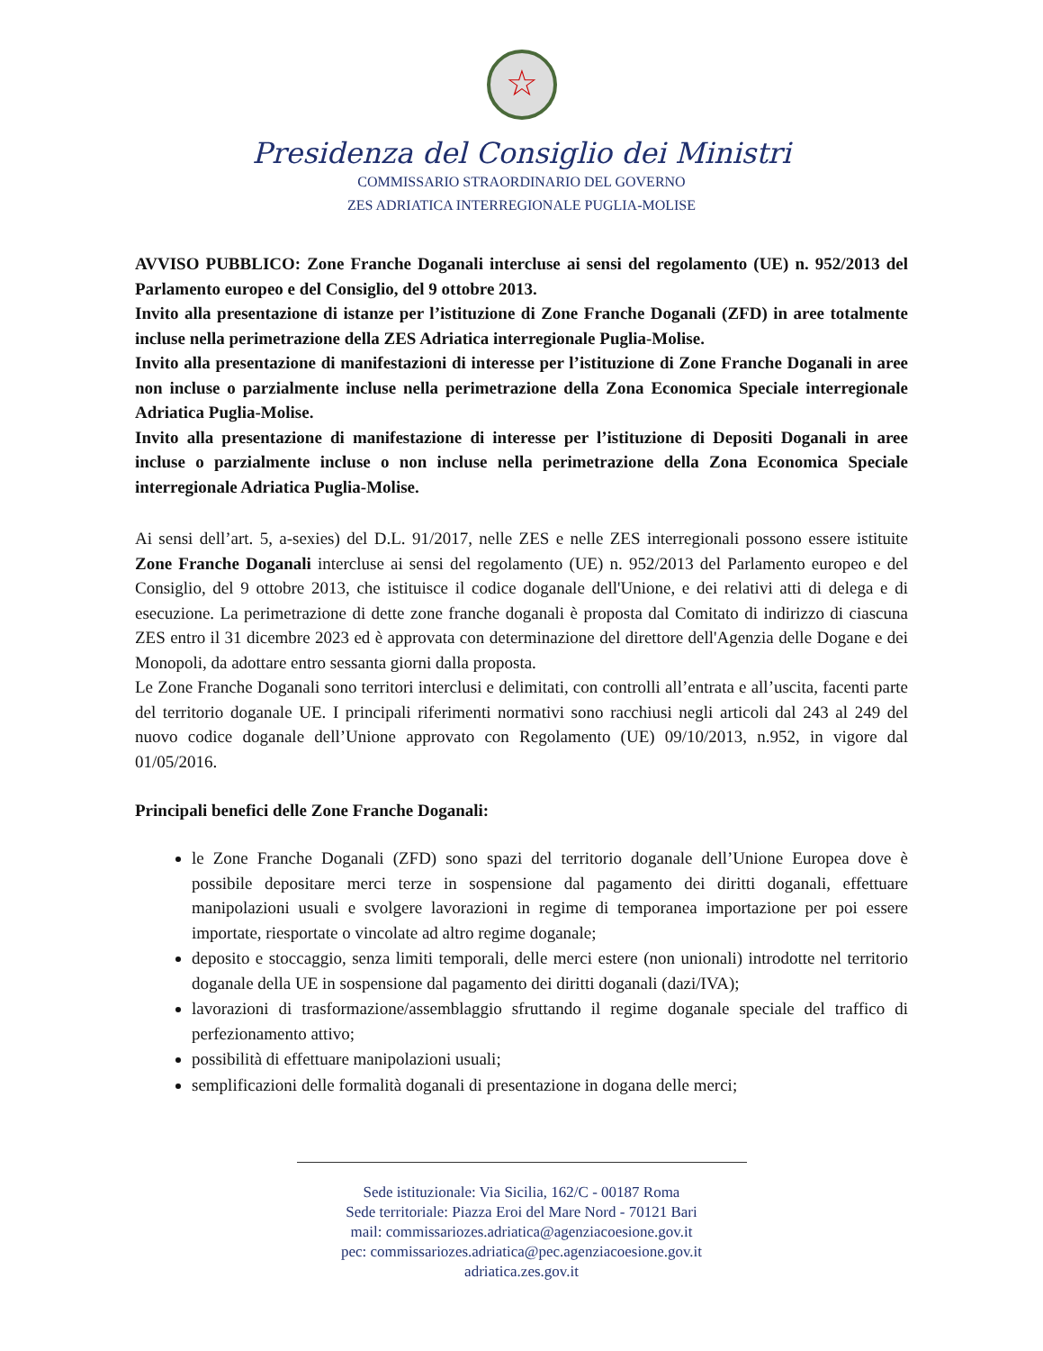☆
Presidenza del Consiglio dei Ministri
COMMISSARIO STRAORDINARIO DEL GOVERNO
ZES ADRIATICA INTERREGIONALE PUGLIA-MOLISE
AVVISO PUBBLICO: Zone Franche Doganali intercluse ai sensi del regolamento (UE) n. 952/2013 del Parlamento europeo e del Consiglio, del 9 ottobre 2013.
Invito alla presentazione di istanze per l’istituzione di Zone Franche Doganali (ZFD) in aree totalmente incluse nella perimetrazione della ZES Adriatica interregionale Puglia-Molise.
Invito alla presentazione di manifestazioni di interesse per l’istituzione di Zone Franche Doganali in aree non incluse o parzialmente incluse nella perimetrazione della Zona Economica Speciale interregionale Adriatica Puglia-Molise.
Invito alla presentazione di manifestazione di interesse per l’istituzione di Depositi Doganali in aree incluse o parzialmente incluse o non incluse nella perimetrazione della Zona Economica Speciale interregionale Adriatica Puglia-Molise.
Ai sensi dell’art. 5, a-sexies) del D.L. 91/2017, nelle ZES e nelle ZES interregionali possono essere istituite Zone Franche Doganali intercluse ai sensi del regolamento (UE) n. 952/2013 del Parlamento europeo e del Consiglio, del 9 ottobre 2013, che istituisce il codice doganale dell'Unione, e dei relativi atti di delega e di esecuzione. La perimetrazione di dette zone franche doganali è proposta dal Comitato di indirizzo di ciascuna ZES entro il 31 dicembre 2023 ed è approvata con determinazione del direttore dell'Agenzia delle Dogane e dei Monopoli, da adottare entro sessanta giorni dalla proposta.
Le Zone Franche Doganali sono territori interclusi e delimitati, con controlli all’entrata e all’uscita, facenti parte del territorio doganale UE. I principali riferimenti normativi sono racchiusi negli articoli dal 243 al 249 del nuovo codice doganale dell’Unione approvato con Regolamento (UE) 09/10/2013, n.952, in vigore dal 01/05/2016.
Principali benefici delle Zone Franche Doganali:
le Zone Franche Doganali (ZFD) sono spazi del territorio doganale dell’Unione Europea dove è possibile depositare merci terze in sospensione dal pagamento dei diritti doganali, effettuare manipolazioni usuali e svolgere lavorazioni in regime di temporanea importazione per poi essere importate, riesportate o vincolate ad altro regime doganale;
deposito e stoccaggio, senza limiti temporali, delle merci estere (non unionali) introdotte nel territorio doganale della UE in sospensione dal pagamento dei diritti doganali (dazi/IVA);
lavorazioni di trasformazione/assemblaggio sfruttando il regime doganale speciale del traffico di perfezionamento attivo;
possibilità di effettuare manipolazioni usuali;
semplificazioni delle formalità doganali di presentazione in dogana delle merci;
Sede istituzionale: Via Sicilia, 162/C - 00187 Roma
Sede territoriale: Piazza Eroi del Mare Nord - 70121 Bari
mail: commissariozes.adriatica@agenziacoesione.gov.it
pec: commissariozes.adriatica@pec.agenziacoesione.gov.it
adriatica.zes.gov.it